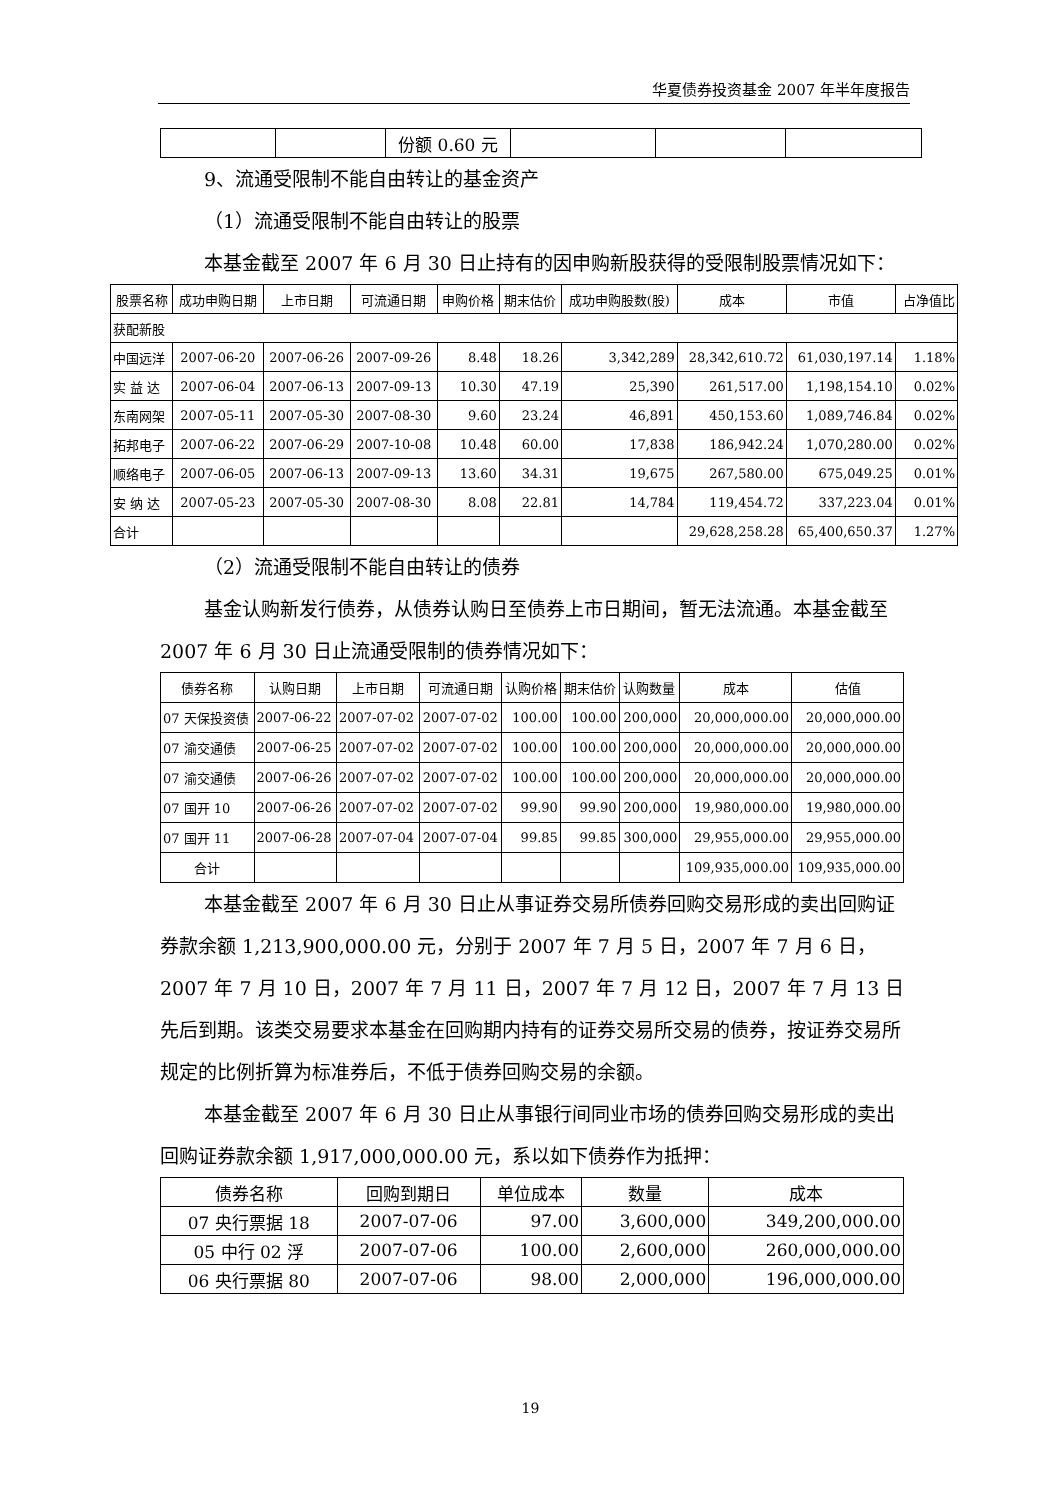华夏债券投资基金 2007 年半年度报告
| | | 份额 0.60 元 | | | |
9、流通受限制不能自由转让的基金资产
（1）流通受限制不能自由转让的股票
本基金截至 2007 年 6 月 30 日止持有的因申购新股获得的受限制股票情况如下：
| 股票名称 | 成功申购日期 | 上市日期 | 可流通日期 | 申购价格 | 期末估价 | 成功申购股数(股) | 成本 | 市值 | 占净值比 |
| --- | --- | --- | --- | --- | --- | --- | --- | --- | --- |
| 获配新股 | | | | | | | | | |
| 中国远洋 | 2007-06-20 | 2007-06-26 | 2007-09-26 | 8.48 | 18.26 | 3,342,289 | 28,342,610.72 | 61,030,197.14 | 1.18% |
| 实 益 达 | 2007-06-04 | 2007-06-13 | 2007-09-13 | 10.30 | 47.19 | 25,390 | 261,517.00 | 1,198,154.10 | 0.02% |
| 东南网架 | 2007-05-11 | 2007-05-30 | 2007-08-30 | 9.60 | 23.24 | 46,891 | 450,153.60 | 1,089,746.84 | 0.02% |
| 拓邦电子 | 2007-06-22 | 2007-06-29 | 2007-10-08 | 10.48 | 60.00 | 17,838 | 186,942.24 | 1,070,280.00 | 0.02% |
| 顺络电子 | 2007-06-05 | 2007-06-13 | 2007-09-13 | 13.60 | 34.31 | 19,675 | 267,580.00 | 675,049.25 | 0.01% |
| 安 纳 达 | 2007-05-23 | 2007-05-30 | 2007-08-30 | 8.08 | 22.81 | 14,784 | 119,454.72 | 337,223.04 | 0.01% |
| 合计 | | | | | | | 29,628,258.28 | 65,400,650.37 | 1.27% |
（2）流通受限制不能自由转让的债券
基金认购新发行债券，从债券认购日至债券上市日期间，暂无法流通。本基金截至 2007 年 6 月 30 日止流通受限制的债券情况如下：
| 债券名称 | 认购日期 | 上市日期 | 可流通日期 | 认购价格 | 期末估价 | 认购数量 | 成本 | 估值 |
| --- | --- | --- | --- | --- | --- | --- | --- | --- |
| 07 天保投资债 | 2007-06-22 | 2007-07-02 | 2007-07-02 | 100.00 | 100.00 | 200,000 | 20,000,000.00 | 20,000,000.00 |
| 07 渝交通债 | 2007-06-25 | 2007-07-02 | 2007-07-02 | 100.00 | 100.00 | 200,000 | 20,000,000.00 | 20,000,000.00 |
| 07 渝交通债 | 2007-06-26 | 2007-07-02 | 2007-07-02 | 100.00 | 100.00 | 200,000 | 20,000,000.00 | 20,000,000.00 |
| 07 国开 10 | 2007-06-26 | 2007-07-02 | 2007-07-02 | 99.90 | 99.90 | 200,000 | 19,980,000.00 | 19,980,000.00 |
| 07 国开 11 | 2007-06-28 | 2007-07-04 | 2007-07-04 | 99.85 | 99.85 | 300,000 | 29,955,000.00 | 29,955,000.00 |
| 合计 | | | | | | | 109,935,000.00 | 109,935,000.00 |
本基金截至 2007 年 6 月 30 日止从事证券交易所债券回购交易形成的卖出回购证券款余额 1,213,900,000.00 元，分别于 2007 年 7 月 5 日，2007 年 7 月 6 日，2007 年 7 月 10 日，2007 年 7 月 11 日，2007 年 7 月 12 日，2007 年 7 月 13 日先后到期。该类交易要求本基金在回购期内持有的证券交易所交易的债券，按证券交易所规定的比例折算为标准券后，不低于债券回购交易的余额。
本基金截至 2007 年 6 月 30 日止从事银行间同业市场的债券回购交易形成的卖出回购证券款余额 1,917,000,000.00 元，系以如下债券作为抵押：
| 债券名称 | 回购到期日 | 单位成本 | 数量 | 成本 |
| --- | --- | --- | --- | --- |
| 07 央行票据 18 | 2007-07-06 | 97.00 | 3,600,000 | 349,200,000.00 |
| 05 中行 02 浮 | 2007-07-06 | 100.00 | 2,600,000 | 260,000,000.00 |
| 06 央行票据 80 | 2007-07-06 | 98.00 | 2,000,000 | 196,000,000.00 |
19